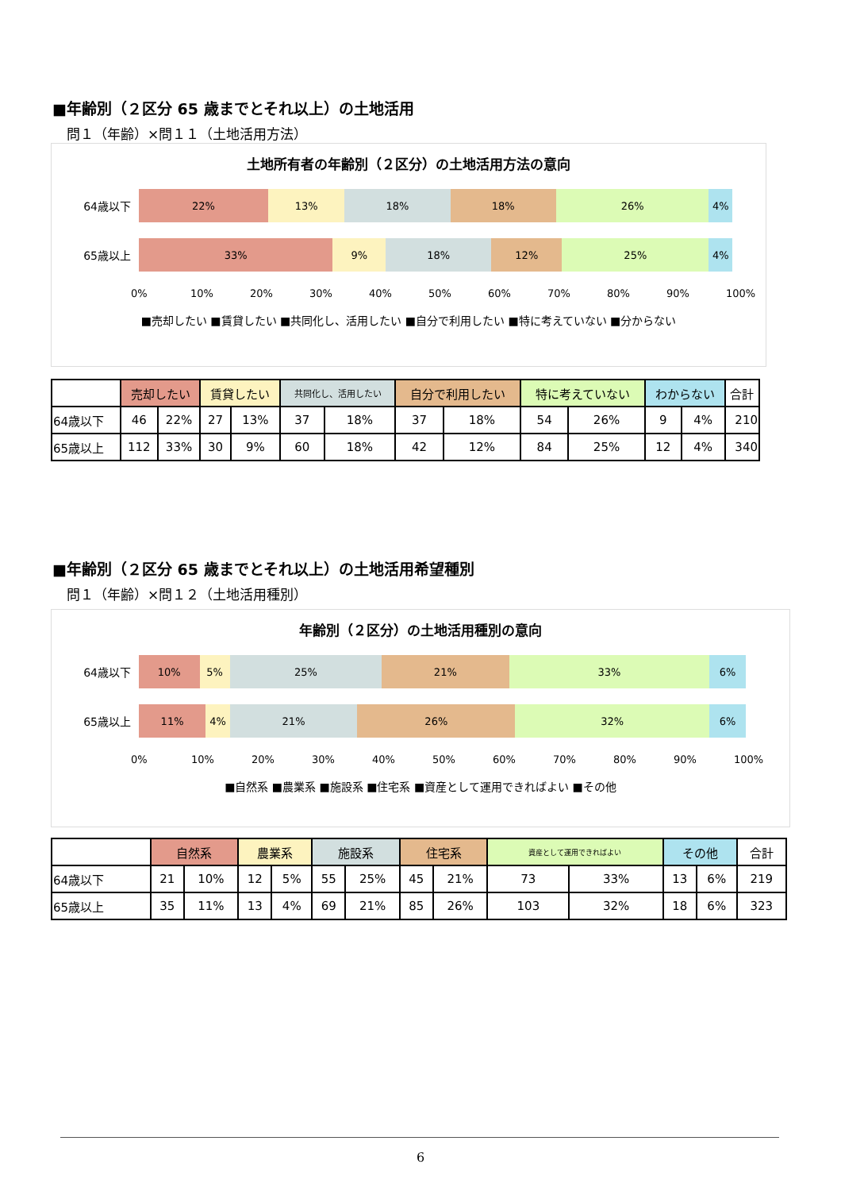■年齢別（２区分 65 歳までとそれ以上）の土地活用
問１（年齢）×問１１（土地活用方法）
土地所有者の年齢別（２区分）の土地活用方法の意向
64歳以下
22% 13% 18% 18% 26% 4%
65歳以上
33% 9% 18% 12% 25% 4%
0% 10% 20% 30% 40% 50% 60% 70% 80% 90% 100%
■売却したい ■賃貸したい ■共同化し、活用したい ■自分で利用したい ■特に考えていない ■分からない
| | 売却したい | | 賃貸したい | | 共同化し、活用したい | | 自分で利用したい | | 特に考えていない | | わからない | | 合計 |
| --- | --- | --- | --- | --- | --- | --- | --- | --- | --- | --- | --- | --- | --- |
| 64歳以下 | 46 | 22% | 27 | 13% | 37 | 18% | 37 | 18% | 54 | 26% | 9 | 4% | 210 |
| 65歳以上 | 112 | 33% | 30 | 9% | 60 | 18% | 42 | 12% | 84 | 25% | 12 | 4% | 340 |
■年齢別（２区分 65 歳までとそれ以上）の土地活用希望種別
問１（年齢）×問１２（土地活用種別）
年齢別（２区分）の土地活用種別の意向
64歳以下
10% 5% 25% 21% 33% 6%
65歳以上
11% 4% 21% 26% 32% 6%
0% 10% 20% 30% 40% 50% 60% 70% 80% 90% 100%
■自然系 ■農業系 ■施設系 ■住宅系 ■資産として運用できればよい ■その他
| | 自然系 | | 農業系 | | 施設系 | | 住宅系 | | 資産として運用できればよい | | その他 | | 合計 |
| --- | --- | --- | --- | --- | --- | --- | --- | --- | --- | --- | --- | --- | --- |
| 64歳以下 | 21 | 10% | 12 | 5% | 55 | 25% | 45 | 21% | 73 | 33% | 13 | 6% | 219 |
| 65歳以上 | 35 | 11% | 13 | 4% | 69 | 21% | 85 | 26% | 103 | 32% | 18 | 6% | 323 |
6